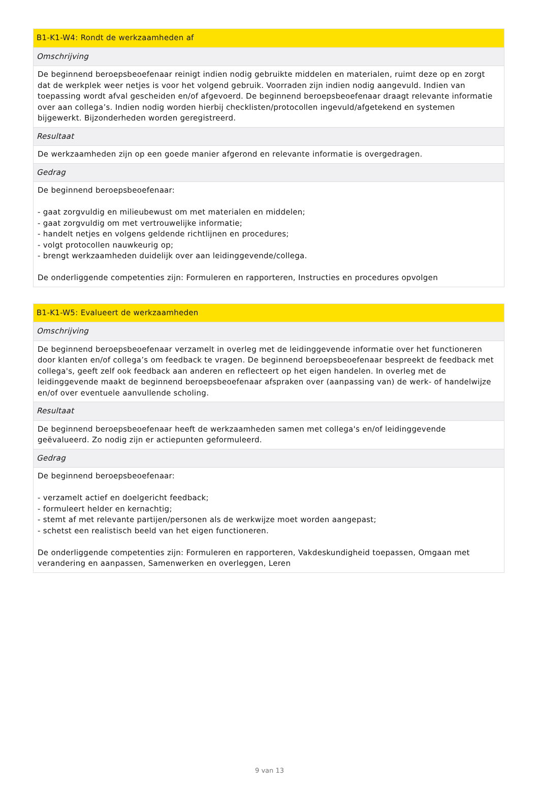| B1-K1-W4: Rondt de werkzaamheden af |
| Omschrijving |
| De beginnend beroepsbeoefenaar reinigt indien nodig gebruikte middelen en materialen, ruimt deze op en zorgt dat de werkplek weer netjes is voor het volgend gebruik. Voorraden zijn indien nodig aangevuld. Indien van toepassing wordt afval gescheiden en/of afgevoerd. De beginnend beroepsbeoefenaar draagt relevante informatie over aan collega’s. Indien nodig worden hierbij checklisten/protocollen ingevuld/afgetekend en systemen bijgewerkt. Bijzonderheden worden geregistreerd. |
| Resultaat |
| De werkzaamheden zijn op een goede manier afgerond en relevante informatie is overgedragen. |
| Gedrag |
| De beginnend beroepsbeoefenaar: - gaat zorgvuldig en milieubewust om met materialen en middelen; - gaat zorgvuldig om met vertrouwelijke informatie; - handelt netjes en volgens geldende richtlijnen en procedures; - volgt protocollen nauwkeurig op; - brengt werkzaamheden duidelijk over aan leidinggevende/collega. De onderliggende competenties zijn: Formuleren en rapporteren, Instructies en procedures opvolgen |
| B1-K1-W5: Evalueert de werkzaamheden |
| Omschrijving |
| De beginnend beroepsbeoefenaar verzamelt in overleg met de leidinggevende informatie over het functioneren door klanten en/of collega’s om feedback te vragen. De beginnend beroepsbeoefenaar bespreekt de feedback met collega's, geeft zelf ook feedback aan anderen en reflecteert op het eigen handelen. In overleg met de leidinggevende maakt de beginnend beroepsbeoefenaar afspraken over (aanpassing van) de werk- of handelwijze en/of over eventuele aanvullende scholing. |
| Resultaat |
| De beginnend beroepsbeoefenaar heeft de werkzaamheden samen met collega's en/of leidinggevende geëvalueerd. Zo nodig zijn er actiepunten geformuleerd. |
| Gedrag |
| De beginnend beroepsbeoefenaar: - verzamelt actief en doelgericht feedback; - formuleert helder en kernachtig; - stemt af met relevante partijen/personen als de werkwijze moet worden aangepast; - schetst een realistisch beeld van het eigen functioneren. De onderliggende competenties zijn: Formuleren en rapporteren, Vakdeskundigheid toepassen, Omgaan met verandering en aanpassen, Samenwerken en overleggen, Leren |
9 van 13